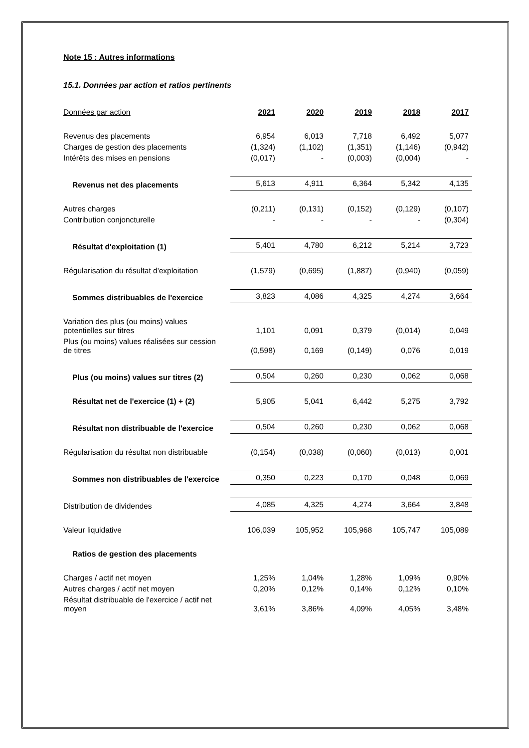Note 15 : Autres informations
15.1. Données par action et ratios pertinents
| Données par action | 2021 | 2020 | 2019 | 2018 | 2017 |
| --- | --- | --- | --- | --- | --- |
| Revenus des placements | 6,954 | 6,013 | 7,718 | 6,492 | 5,077 |
| Charges de gestion des placements | (1,324) | (1,102) | (1,351) | (1,146) | (0,942) |
| Intérêts des mises en pensions | (0,017) | - | (0,003) | (0,004) | - |
| Revenus net des placements | 5,613 | 4,911 | 6,364 | 5,342 | 4,135 |
| Autres charges | (0,211) | (0,131) | (0,152) | (0,129) | (0,107) |
| Contribution conjoncturelle | - | - | - | - | (0,304) |
| Résultat d'exploitation (1) | 5,401 | 4,780 | 6,212 | 5,214 | 3,723 |
| Régularisation du résultat d'exploitation | (1,579) | (0,695) | (1,887) | (0,940) | (0,059) |
| Sommes distribuables de l'exercice | 3,823 | 4,086 | 4,325 | 4,274 | 3,664 |
| Variation des plus (ou moins) values potentielles sur titres | 1,101 | 0,091 | 0,379 | (0,014) | 0,049 |
| Plus (ou moins) values réalisées sur cession de titres | (0,598) | 0,169 | (0,149) | 0,076 | 0,019 |
| Plus (ou moins) values sur titres (2) | 0,504 | 0,260 | 0,230 | 0,062 | 0,068 |
| Résultat net de l'exercice (1) + (2) | 5,905 | 5,041 | 6,442 | 5,275 | 3,792 |
| Résultat non distribuable de l'exercice | 0,504 | 0,260 | 0,230 | 0,062 | 0,068 |
| Régularisation du résultat non distribuable | (0,154) | (0,038) | (0,060) | (0,013) | 0,001 |
| Sommes non distribuables de l'exercice | 0,350 | 0,223 | 0,170 | 0,048 | 0,069 |
| Distribution de dividendes | 4,085 | 4,325 | 4,274 | 3,664 | 3,848 |
| Valeur liquidative | 106,039 | 105,952 | 105,968 | 105,747 | 105,089 |
| Ratios de gestion des placements | | | | | |
| Charges / actif net moyen | 1,25% | 1,04% | 1,28% | 1,09% | 0,90% |
| Autres charges / actif net moyen | 0,20% | 0,12% | 0,14% | 0,12% | 0,10% |
| Résultat distribuable de l'exercice / actif net moyen | 3,61% | 3,86% | 4,09% | 4,05% | 3,48% |